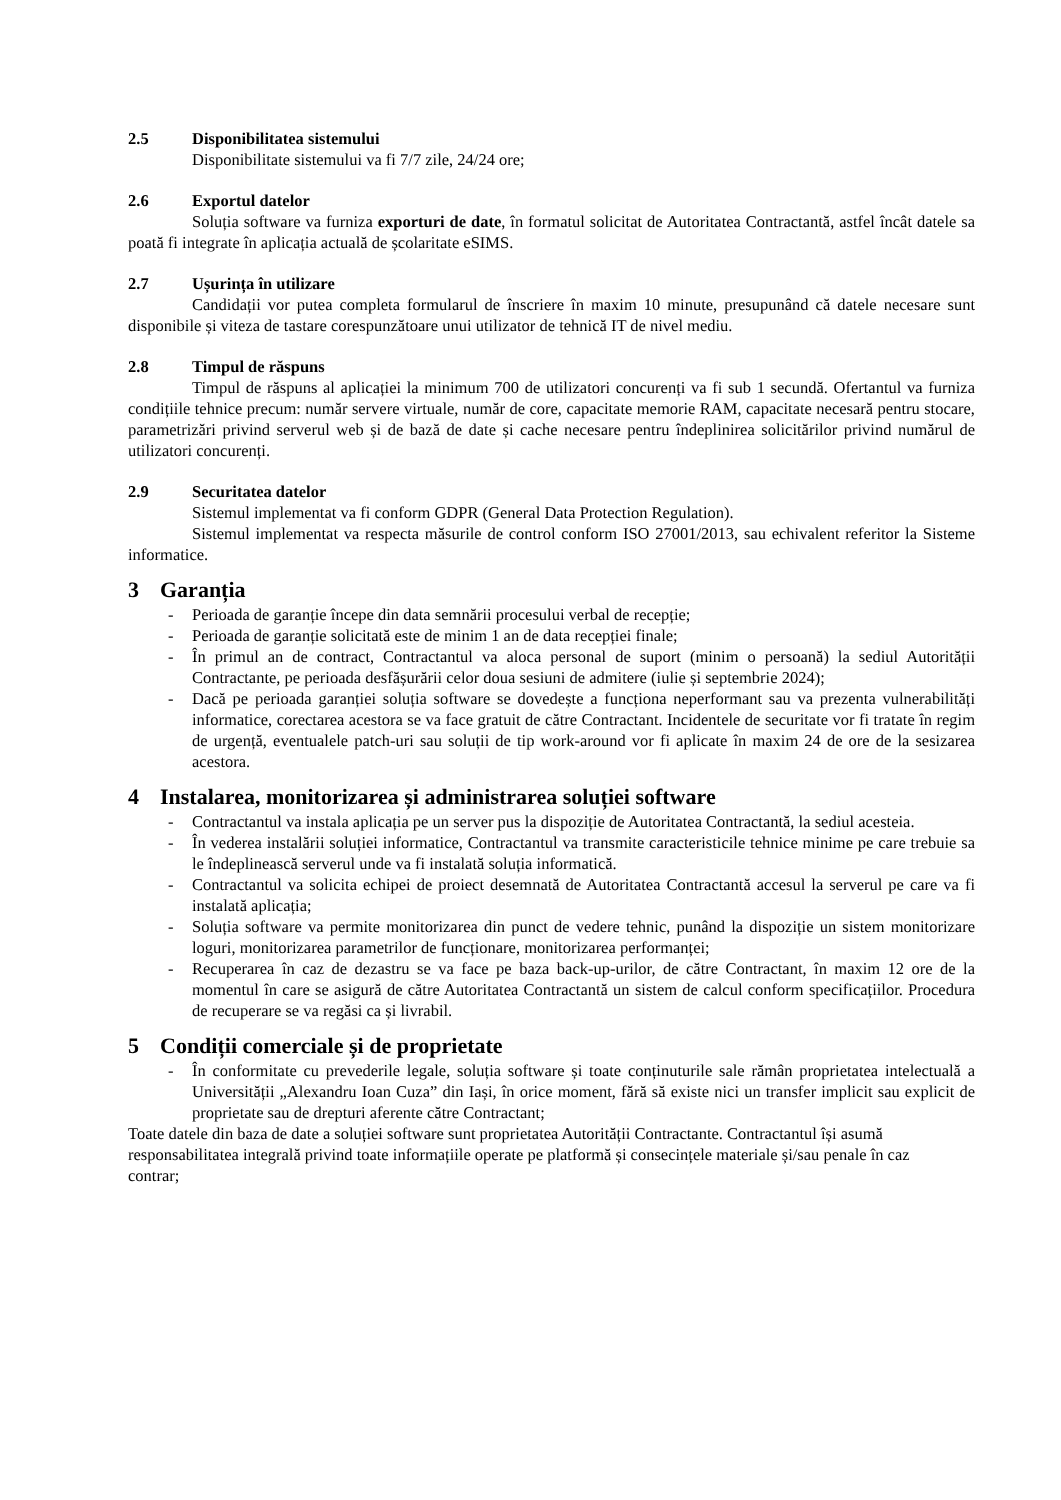2.5 Disponibilitatea sistemului
Disponibilitate sistemului va fi 7/7 zile, 24/24 ore;
2.6 Exportul datelor
Soluția software va furniza exporturi de date, în formatul solicitat de Autoritatea Contractantă, astfel încât datele sa poată fi integrate în aplicația actuală de școlaritate eSIMS.
2.7 Ușurința în utilizare
Candidații vor putea completa formularul de înscriere în maxim 10 minute, presupunând că datele necesare sunt disponibile și viteza de tastare corespunzătoare unui utilizator de tehnică IT de nivel mediu.
2.8 Timpul de răspuns
Timpul de răspuns al aplicației la minimum 700 de utilizatori concurenți va fi sub 1 secundă. Ofertantul va furniza condițiile tehnice precum: număr servere virtuale, număr de core, capacitate memorie RAM, capacitate necesară pentru stocare, parametrizări privind serverul web și de bază de date și cache necesare pentru îndeplinirea solicitărilor privind numărul de utilizatori concurenți.
2.9 Securitatea datelor
Sistemul implementat va fi conform GDPR (General Data Protection Regulation).
Sistemul implementat va respecta măsurile de control conform ISO 27001/2013, sau echivalent referitor la Sisteme informatice.
3 Garanția
- Perioada de garanție începe din data semnării procesului verbal de recepție;
- Perioada de garanție solicitată este de minim 1 an de data recepției finale;
- În primul an de contract, Contractantul va aloca personal de suport (minim o persoană) la sediul Autorității Contractante, pe perioada desfășurării celor doua sesiuni de admitere (iulie și septembrie 2024);
- Dacă pe perioada garanției soluția software se dovedește a funcționa neperformant sau va prezenta vulnerabilități informatice, corectarea acestora se va face gratuit de către Contractant. Incidentele de securitate vor fi tratate în regim de urgență, eventualele patch-uri sau soluții de tip work-around vor fi aplicate în maxim 24 de ore de la sesizarea acestora.
4 Instalarea, monitorizarea și administrarea soluției software
- Contractantul va instala aplicația pe un server pus la dispoziție de Autoritatea Contractantă, la sediul acesteia.
- În vederea instalării soluției informatice, Contractantul va transmite caracteristicile tehnice minime pe care trebuie sa le îndeplinească serverul unde va fi instalată soluția informatică.
- Contractantul va solicita echipei de proiect desemnată de Autoritatea Contractantă accesul la serverul pe care va fi instalată aplicația;
- Soluția software va permite monitorizarea din punct de vedere tehnic, punând la dispoziție un sistem monitorizare loguri, monitorizarea parametrilor de funcționare, monitorizarea performanței;
- Recuperarea în caz de dezastru se va face pe baza back-up-urilor, de către Contractant, în maxim 12 ore de la momentul în care se asigură de către Autoritatea Contractantă un sistem de calcul conform specificațiilor. Procedura de recuperare se va regăsi ca și livrabil.
5 Condiții comerciale și de proprietate
- În conformitate cu prevederile legale, soluția software și toate conținuturile sale rămân proprietatea intelectuală a Universității „Alexandru Ioan Cuza” din Iași, în orice moment, fără să existe nici un transfer implicit sau explicit de proprietate sau de drepturi aferente către Contractant;
Toate datele din baza de date a soluției software sunt proprietatea Autorității Contractante. Contractantul își asumă responsabilitatea integrală privind toate informațiile operate pe platformă și consecințele materiale și/sau penale în caz contrar;